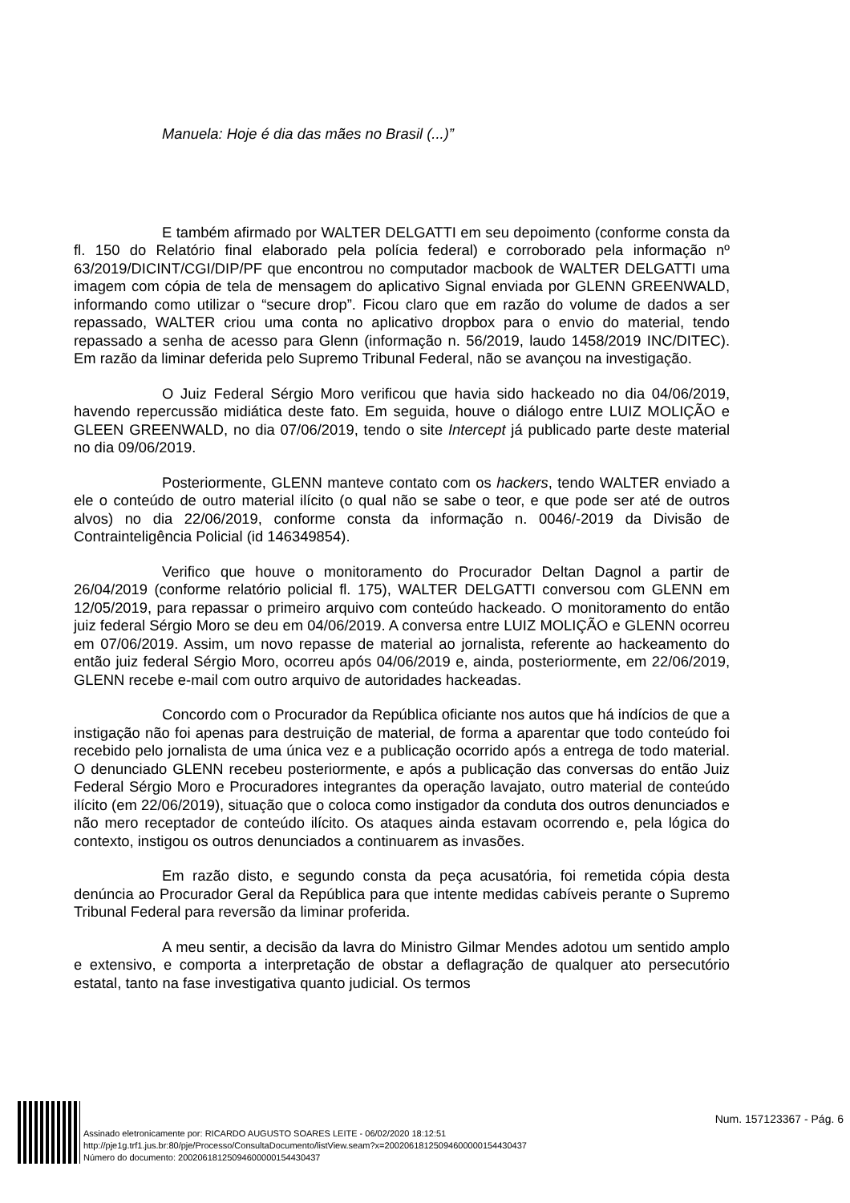Manuela: Hoje é dia das mães no Brasil (...)”
E também afirmado por WALTER DELGATTI em seu depoimento (conforme consta da fl. 150 do Relatório final elaborado pela polícia federal) e corroborado pela informação nº 63/2019/DICINT/CGI/DIP/PF que encontrou no computador macbook de WALTER DELGATTI uma imagem com cópia de tela de mensagem do aplicativo Signal enviada por GLENN GREENWALD, informando como utilizar o “secure drop”. Ficou claro que em razão do volume de dados a ser repassado, WALTER criou uma conta no aplicativo dropbox para o envio do material, tendo repassado a senha de acesso para Glenn (informação n. 56/2019, laudo 1458/2019 INC/DITEC). Em razão da liminar deferida pelo Supremo Tribunal Federal, não se avançou na investigação.
O Juiz Federal Sérgio Moro verificou que havia sido hackeado no dia 04/06/2019, havendo repercussão midiática deste fato. Em seguida, houve o diálogo entre LUIZ MOLIÇÃO e GLEEN GREENWALD, no dia 07/06/2019, tendo o site Intercept já publicado parte deste material no dia 09/06/2019.
Posteriormente, GLENN manteve contato com os hackers, tendo WALTER enviado a ele o conteúdo de outro material ilícito (o qual não se sabe o teor, e que pode ser até de outros alvos) no dia 22/06/2019, conforme consta da informação n. 0046/-2019 da Divisão de Contrainteligência Policial (id 146349854).
Verifico que houve o monitoramento do Procurador Deltan Dagnol a partir de 26/04/2019 (conforme relatório policial fl. 175), WALTER DELGATTI conversou com GLENN em 12/05/2019, para repassar o primeiro arquivo com conteúdo hackeado. O monitoramento do então juiz federal Sérgio Moro se deu em 04/06/2019. A conversa entre LUIZ MOLIÇÃO e GLENN ocorreu em 07/06/2019. Assim, um novo repasse de material ao jornalista, referente ao hackeamento do então juiz federal Sérgio Moro, ocorreu após 04/06/2019 e, ainda, posteriormente, em 22/06/2019, GLENN recebe e-mail com outro arquivo de autoridades hackeadas.
Concordo com o Procurador da República oficiante nos autos que há indícios de que a instigação não foi apenas para destruição de material, de forma a aparentar que todo conteúdo foi recebido pelo jornalista de uma única vez e a publicação ocorrido após a entrega de todo material. O denunciado GLENN recebeu posteriormente, e após a publicação das conversas do então Juiz Federal Sérgio Moro e Procuradores integrantes da operação lavajato, outro material de conteúdo ilícito (em 22/06/2019), situação que o coloca como instigador da conduta dos outros denunciados e não mero receptador de conteúdo ilícito. Os ataques ainda estavam ocorrendo e, pela lógica do contexto, instigou os outros denunciados a continuarem as invasões.
Em razão disto, e segundo consta da peça acusatória, foi remetida cópia desta denúncia ao Procurador Geral da República para que intente medidas cabíveis perante o Supremo Tribunal Federal para reversão da liminar proferida.
A meu sentir, a decisão da lavra do Ministro Gilmar Mendes adotou um sentido amplo e extensivo, e comporta a interpretação de obstar a deflagração de qualquer ato persecutório estatal, tanto na fase investigativa quanto judicial. Os termos
Assinado eletronicamente por: RICARDO AUGUSTO SOARES LEITE - 06/02/2020 18:12:51
http://pje1g.trf1.jus.br:80/pje/Processo/ConsultaDocumento/listView.seam?x=20020618125094600000154430437
Número do documento: 20020618125094600000154430437
Num. 157123367 - Pág. 6